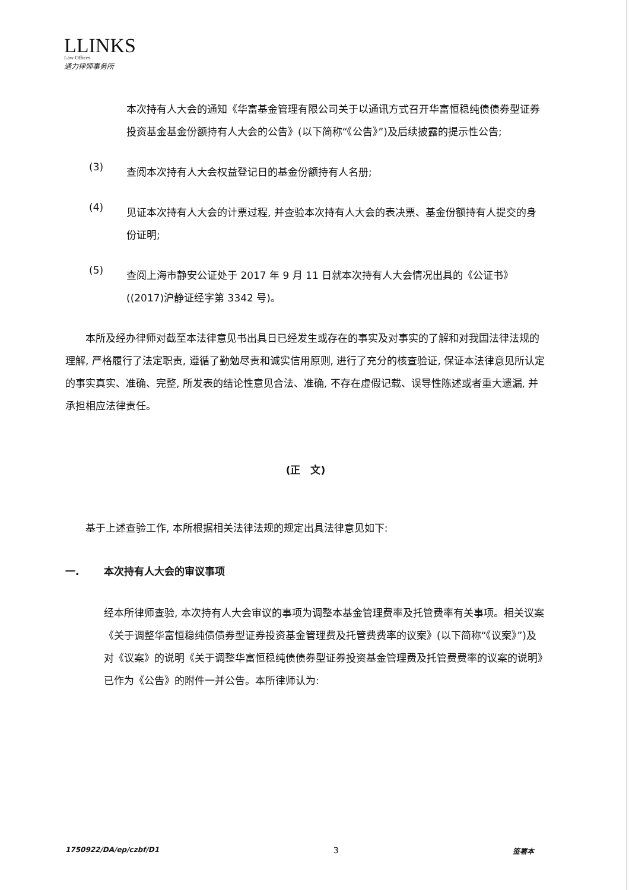LLINKS
Law Offices
通力律师事务所
本次持有人大会的通知《华富基金管理有限公司关于以通讯方式召开华富恒稳纯债债券型证券投资基金基金份额持有人大会的公告》(以下简称“《公告》”)及后续披露的提示性公告;
(3)
查阅本次持有人大会权益登记日的基金份额持有人名册;
(4)
见证本次持有人大会的计票过程, 并查验本次持有人大会的表决票、基金份额持有人提交的身份证明;
(5)
查阅上海市静安公证处于 2017 年 9 月 11 日就本次持有人大会情况出具的《公证书》((2017)沪静证经字第 3342 号)。
本所及经办律师对截至本法律意见书出具日已经发生或存在的事实及对事实的了解和对我国法律法规的理解, 严格履行了法定职责, 遵循了勤勉尽责和诚实信用原则, 进行了充分的核查验证, 保证本法律意见所认定的事实真实、准确、完整, 所发表的结论性意见合法、准确, 不存在虚假记载、误导性陈述或者重大遗漏, 并承担相应法律责任。
(正　文)
基于上述查验工作, 本所根据相关法律法规的规定出具法律意见如下:
一. 本次持有人大会的审议事项
经本所律师查验, 本次持有人大会审议的事项为调整本基金管理费率及托管费率有关事项。相关议案《关于调整华富恒稳纯债债券型证券投资基金管理费及托管费费率的议案》(以下简称“《议案》”)及对《议案》的说明《关于调整华富恒稳纯债债券型证券投资基金管理费及托管费费率的议案的说明》已作为《公告》的附件一并公告。本所律师认为:
1750922/DA/ep/czbf/D1 3 签署本